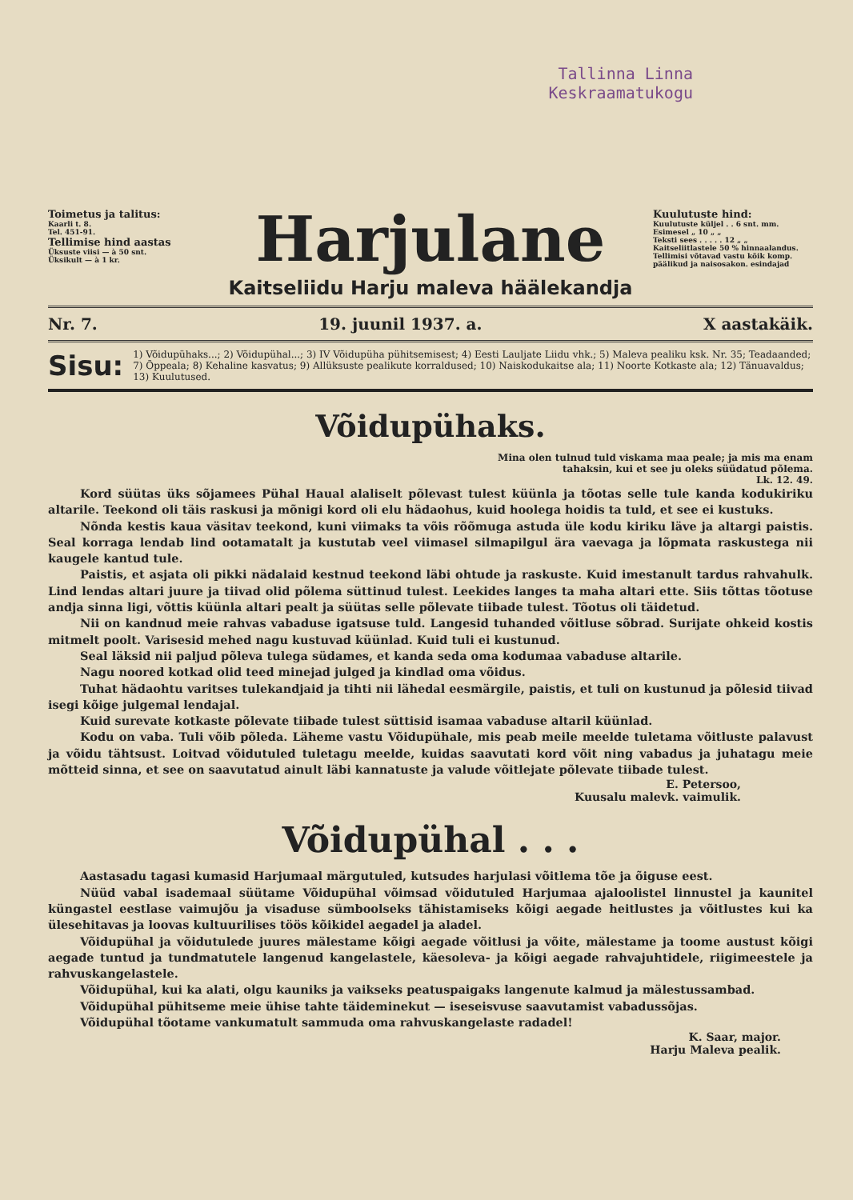Tallinna Linna
Keskraamatukogu
Toimetus ja talitus:
Kaarli t. 8.
Tel. 451-91.
Tellimise hind aastas
Üksuste viisi — à 50 snt.
Üksikult — à 1 kr.
Harjulane
Kaitseliidu Harju maleva häälekandja
Kuulutuste hind:
Kuulutuste küljel . . 6 snt. mm.
Esimesel „ 10 „ „
Teksti sees . . . . . 12 „ „
Kaitseliitlastele 50 % hinnaalandus.
Tellimisi võtavad vastu kõik komp. päälikud ja naisosakon. esindajad
Nr. 7. 19. juunil 1937. a. X aastakäik.
Sisu: 1) Võidupühaks...; 2) Võidupühal...; 3) IV Võidupüha pühitsemisest; 4) Eesti Lauljate Liidu vhk.; 5) Maleva pealiku ksk. Nr. 35; Teadaanded; 7) Õppeala; 8) Kehaline kasvatus; 9) Allüksuste pealikute korraldused; 10) Naiskodukaitse ala; 11) Noorte Kotkaste ala; 12) Tänuavaldus; 13) Kuulutused.
Võidupühaks.
Mina olen tulnud tuld viskama maa peale; ja mis ma enam tahaksin, kui et see ju oleks süüdatud põlema.
Lk. 12. 49.
Kord süütas üks sõjamees Pühal Haual alaliselt põlevast tulest küünla ja tõotas selle tule kanda kodukiriku altarile. Teekond oli täis raskusi ja mõnigi kord oli elu hädaohus, kuid hoolega hoidis ta tuld, et see ei kustuks.
Nõnda kestis kaua väsitav teekond, kuni viimaks ta võis rõõmuga astuda üle kodu kiriku läve ja altargi paistis. Seal korraga lendab lind ootamatalt ja kustutab veel viimasel silmapilgul ära vaevaga ja lõpmata raskustega nii kaugele kantud tule.
Paistis, et asjata oli pikki nädalaid kestnud teekond läbi ohtude ja raskuste. Kuid imestanult tardus rahvahulk. Lind lendas altari juure ja tiivad olid põlema süttinud tulest. Leekides langes ta maha altari ette. Siis tõttas tõotuse andja sinna ligi, võttis küünla altari pealt ja süütas selle põlevate tiibade tulest. Tõotus oli täidetud.
Nii on kandnud meie rahvas vabaduse igatsuse tuld. Langesid tuhanded võitluse sõbrad. Surijate ohkeid kostis mitmelt poolt. Varisesid mehed nagu kustuvad küünlad. Kuid tuli ei kustunud.
Seal läksid nii paljud põleva tulega südames, et kanda seda oma kodumaa vabaduse altarile.
Nagu noored kotkad olid teed minejad julged ja kindlad oma võidus.
Tuhat hädaohtu varitses tulekandjaid ja tihti nii lähedal eesmärgile, paistis, et tuli on kustunud ja põlesid tiivad isegi kõige julgemal lendajal.
Kuid surevate kotkaste põlevate tiibade tulest süttisid isamaa vabaduse altaril küünlad.
Kodu on vaba. Tuli võib põleda. Läheme vastu Võidupühale, mis peab meile meelde tuletama võitluste palavust ja võidu tähtsust. Loitvad võidutuled tuletagu meelde, kuidas saavutati kord võit ning vabadus ja juhatagu meie mõtteid sinna, et see on saavutatud ainult läbi kannatuste ja valude võitlejate põlevate tiibade tulest.
E. Petersoo,
Kuusalu malevk. vaimulik.
Võidupühal . . .
Aastasadu tagasi kumasid Harjumaal märgutuled, kutsudes harjulasi võitlema tõe ja õiguse eest.
Nüüd vabal isademaal süütame Võidupühal võimsad võidutuled Harjumaa ajaloolistel linnustel ja kaunitel küngastel eestlase vaimujõu ja visaduse sümboolseks tähistamiseks kõigi aegade heitlustes ja võitlustes kui ka ülesehitavas ja loovas kultuurilises töös kõikidel aegadel ja aladel.
Võidupühal ja võidutulede juures mälestame kõigi aegade võitlusi ja võite, mälestame ja toome austust kõigi aegade tuntud ja tundmatutele langenud kangelastele, käesoleva- ja kõigi aegade rahvajuhtidele, riigimeestele ja rahvuskangelastele.
Võidupühal, kui ka alati, olgu kauniks ja vaikseks peatuspaigaks langenute kalmud ja mälestussambad.
Võidupühal pühitseme meie ühise tahte täideminekut — iseseisvuse saavutamist vabadussõjas.
Võidupühal tõotame vankumatult sammuda oma rahvuskangelaste radadel!
K. Saar, major.
Harju Maleva pealik.